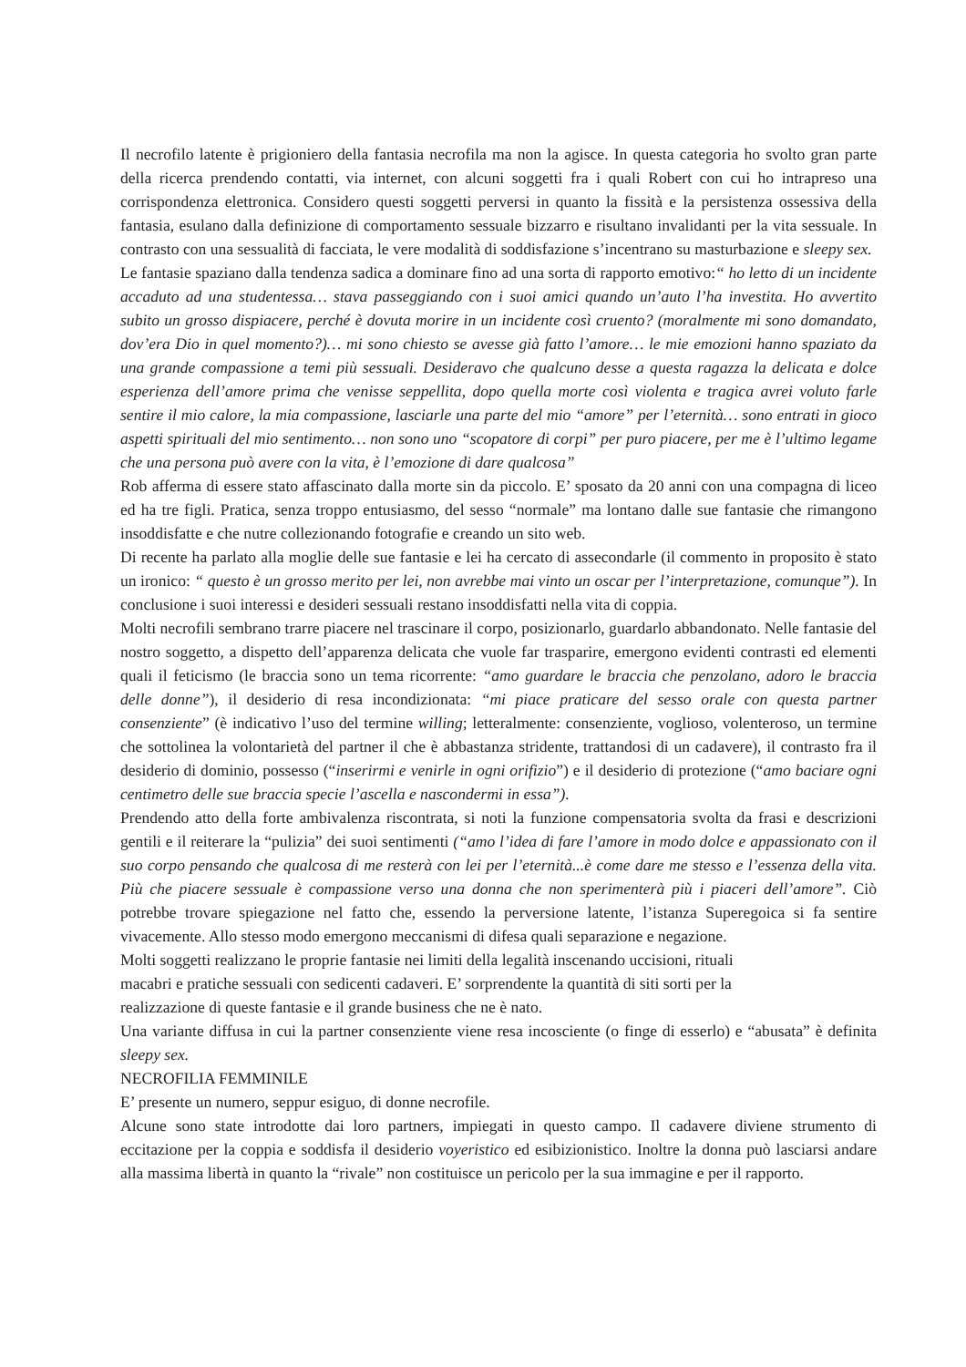Il necrofilo latente è prigioniero della fantasia necrofila ma non la agisce. In questa categoria ho svolto gran parte della ricerca prendendo contatti, via internet, con alcuni soggetti fra i quali Robert con cui ho intrapreso una corrispondenza elettronica. Considero questi soggetti perversi in quanto la fissità e la persistenza ossessiva della fantasia, esulano dalla definizione di comportamento sessuale bizzarro e risultano invalidanti per la vita sessuale. In contrasto con una sessualità di facciata, le vere modalità di soddisfazione s’incentrano su masturbazione e sleepy sex.
Le fantasie spaziano dalla tendenza sadica a dominare fino ad una sorta di rapporto emotivo:“ ho letto di un incidente accaduto ad una studentessa… stava passeggiando con i suoi amici quando un’auto l’ha investita. Ho avvertito subito un grosso dispiacere, perché è dovuta morire in un incidente così cruento? (moralmente mi sono domandato, dov’era Dio in quel momento?)… mi sono chiesto se avesse già fatto l’amore… le mie emozioni hanno spaziato da una grande compassione a temi più sessuali. Desideravo che qualcuno desse a questa ragazza la delicata e dolce esperienza dell’amore prima che venisse seppellita, dopo quella morte così violenta e tragica avrei voluto farle sentire il mio calore, la mia compassione, lasciarle una parte del mio “amore” per l’eternità… sono entrati in gioco aspetti spirituali del mio sentimento… non sono uno “scopatore di corpi” per puro piacere, per me è l’ultimo legame che una persona può avere con la vita, è l’emozione di dare qualcosa”
Rob afferma di essere stato affascinato dalla morte sin da piccolo. E’ sposato da 20 anni con una compagna di liceo ed ha tre figli. Pratica, senza troppo entusiasmo, del sesso “normale” ma lontano dalle sue fantasie che rimangono insoddisfatte e che nutre collezionando fotografie e creando un sito web.
Di recente ha parlato alla moglie delle sue fantasie e lei ha cercato di assecondarle (il commento in proposito è stato un ironico: “ questo è un grosso merito per lei, non avrebbe mai vinto un oscar per l’interpretazione, comunque”). In conclusione i suoi interessi e desideri sessuali restano insoddisfatti nella vita di coppia.
Molti necrofili sembrano trarre piacere nel trascinare il corpo, posizionarlo, guardarlo abbandonato. Nelle fantasie del nostro soggetto, a dispetto dell’apparenza delicata che vuole far trasparire, emergono evidenti contrasti ed elementi quali il feticismo (le braccia sono un tema ricorrente: “amo guardare le braccia che penzolano, adoro le braccia delle donne”), il desiderio di resa incondizionata: “mi piace praticare del sesso orale con questa partner consenziente” (è indicativo l’uso del termine willing; letteralmente: consenziente, voglioso, volenteroso, un termine che sottolinea la volontarietà del partner il che è abbastanza stridente, trattandosi di un cadavere), il contrasto fra il desiderio di dominio, possesso (“inserirmi e venirle in ogni orifizio”) e il desiderio di protezione (“amo baciare ogni centimetro delle sue braccia specie l’ascella e nascondermi in essa”).
Prendendo atto della forte ambivalenza riscontrata, si noti la funzione compensatoria svolta da frasi e descrizioni gentili e il reiterare la “pulizia” dei suoi sentimenti (“amo l’idea di fare l’amore in modo dolce e appassionato con il suo corpo pensando che qualcosa di me resterà con lei per l’eternità...è come dare me stesso e l’essenza della vita. Più che piacere sessuale è compassione verso una donna che non sperimenterà più i piaceri dell’amore”. Ciò potrebbe trovare spiegazione nel fatto che, essendo la perversione latente, l’istanza Superegoica si fa sentire vivacemente. Allo stesso modo emergono meccanismi di difesa quali separazione e negazione.
Molti soggetti realizzano le proprie fantasie nei limiti della legalità inscenando uccisioni, rituali
macabri e pratiche sessuali con sedicenti cadaveri. E’ sorprendente la quantità di siti sorti per la
realizzazione di queste fantasie e il grande business che ne è nato.
Una variante diffusa in cui la partner consenziente viene resa incosciente (o finge di esserlo) e “abusata” è definita sleepy sex.
NECROFILIA FEMMINILE
E’ presente un numero, seppur esiguo, di donne necrofile.
Alcune sono state introdotte dai loro partners, impiegati in questo campo. Il cadavere diviene strumento di eccitazione per la coppia e soddisfa il desiderio voyeristico ed esibizionistico. Inoltre la donna può lasciarsi andare alla massima libertà in quanto la “rivale” non costituisce un pericolo per la sua immagine e per il rapporto.